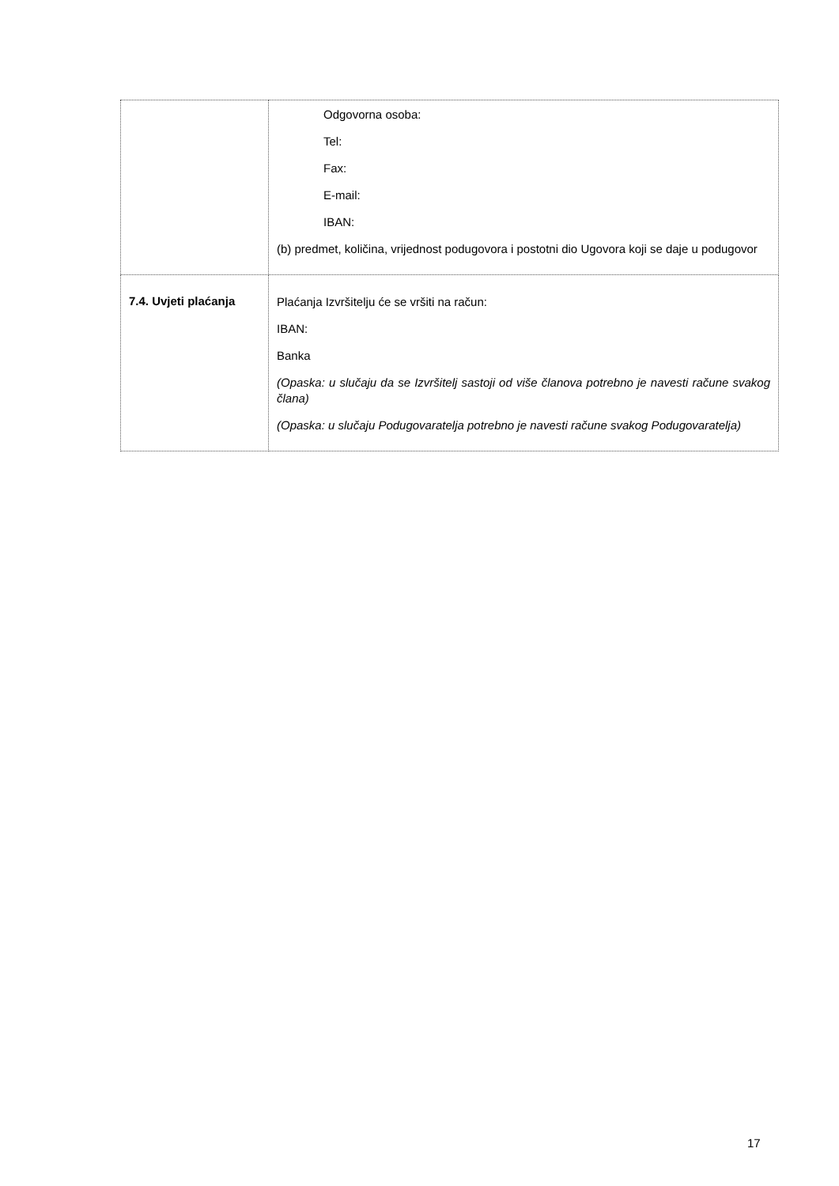| | Odgovorna osoba: Tel: Fax: E-mail: IBAN: (b) predmet, količina, vrijednost podugovora i postotni dio Ugovora koji se daje u podugovor |
| 7.4. Uvjeti plaćanja | Plaćanja Izvršitelju će se vršiti na račun: IBAN: Banka (Opaska: u slučaju da se Izvršitelj sastoji od više članova potrebno je navesti račune svakog člana) (Opaska: u slučaju Podugovaratelja potrebno je navesti račune svakog Podugovaratelja) |
17